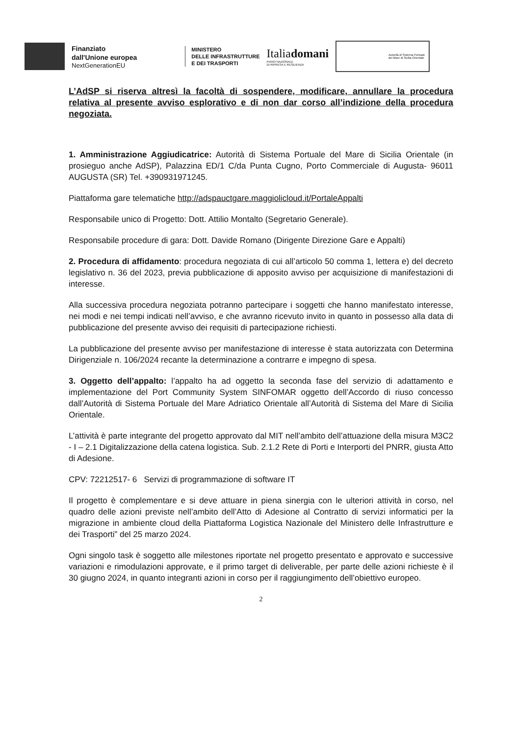Finanziato
dall'Unione europea
NextGenerationEU
MINISTERO
DELLE INFRASTRUTTURE
E DEI TRASPORTI
Italiadomani
PIANO NAZIONALE
DI RIPRESA E RESILIENZA
Autorità di Sistema Portuale
del Mare di Sicilia Orientale
L’AdSP si riserva altresì la facoltà di sospendere, modificare, annullare la procedura relativa al presente avviso esplorativo e di non dar corso all’indizione della procedura negoziata.
1. Amministrazione Aggiudicatrice: Autorità di Sistema Portuale del Mare di Sicilia Orientale (in prosieguo anche AdSP), Palazzina ED/1 C/da Punta Cugno, Porto Commerciale di Augusta- 96011 AUGUSTA (SR) Tel. +390931971245.
Piattaforma gare telematiche http://adspauctgare.maggiolicloud.it/PortaleAppalti
Responsabile unico di Progetto: Dott. Attilio Montalto (Segretario Generale).
Responsabile procedure di gara: Dott. Davide Romano (Dirigente Direzione Gare e Appalti)
2. Procedura di affidamento: procedura negoziata di cui all’articolo 50 comma 1, lettera e) del decreto legislativo n. 36 del 2023, previa pubblicazione di apposito avviso per acquisizione di manifestazioni di interesse.
Alla successiva procedura negoziata potranno partecipare i soggetti che hanno manifestato interesse, nei modi e nei tempi indicati nell’avviso, e che avranno ricevuto invito in quanto in possesso alla data di pubblicazione del presente avviso dei requisiti di partecipazione richiesti.
La pubblicazione del presente avviso per manifestazione di interesse è stata autorizzata con Determina Dirigenziale n. 106/2024 recante la determinazione a contrarre e impegno di spesa.
3. Oggetto dell’appalto: l’appalto ha ad oggetto la seconda fase del servizio di adattamento e implementazione del Port Community System SINFOMAR oggetto dell’Accordo di riuso concesso dall’Autorità di Sistema Portuale del Mare Adriatico Orientale all’Autorità di Sistema del Mare di Sicilia Orientale.
L’attività è parte integrante del progetto approvato dal MIT nell’ambito dell’attuazione della misura M3C2 - I – 2.1 Digitalizzazione della catena logistica. Sub. 2.1.2 Rete di Porti e Interporti del PNRR, giusta Atto di Adesione.
CPV: 72212517- 6 Servizi di programmazione di software IT
Il progetto è complementare e si deve attuare in piena sinergia con le ulteriori attività in corso, nel quadro delle azioni previste nell’ambito dell’Atto di Adesione al Contratto di servizi informatici per la migrazione in ambiente cloud della Piattaforma Logistica Nazionale del Ministero delle Infrastrutture e dei Trasporti” del 25 marzo 2024.
Ogni singolo task è soggetto alle milestones riportate nel progetto presentato e approvato e successive variazioni e rimodulazioni approvate, e il primo target di deliverable, per parte delle azioni richieste è il 30 giugno 2024, in quanto integranti azioni in corso per il raggiungimento dell’obiettivo europeo.
2